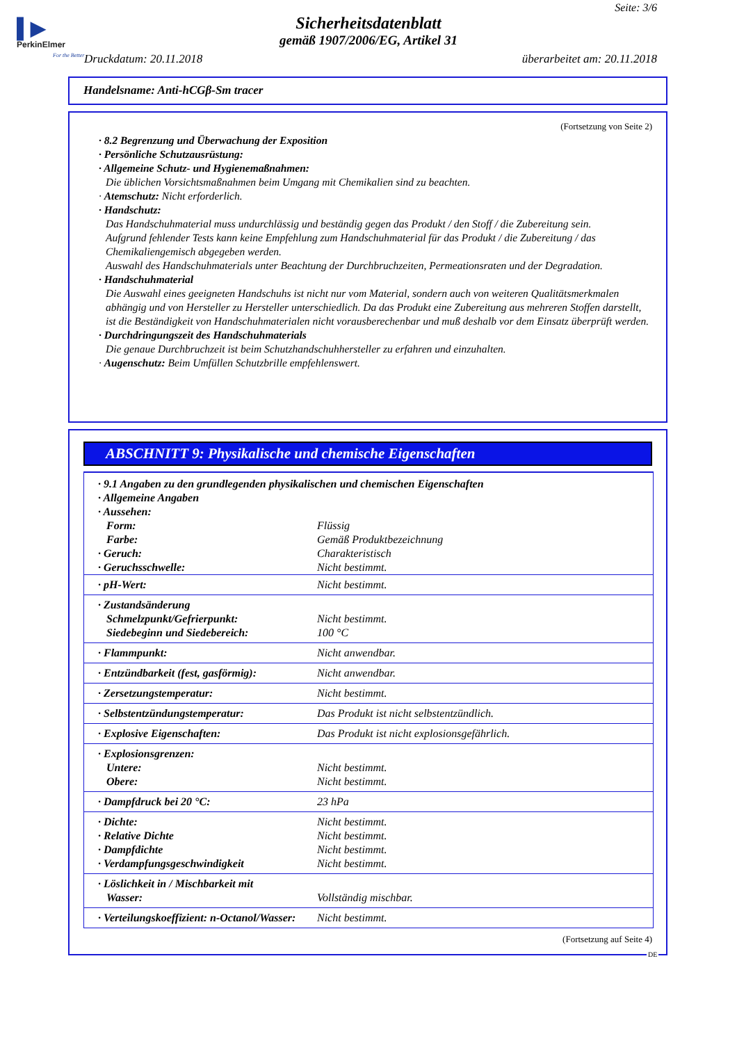▌▶
PerkinElmer
For the Better
Seite: 3/6
Sicherheitsdatenblatt
gemäß 1907/2006/EG, Artikel 31
Druckdatum: 20.11.2018 überarbeitet am: 20.11.2018
Handelsname: Anti-hCGβ-Sm tracer
(Fortsetzung von Seite 2)
· 8.2 Begrenzung und Überwachung der Exposition
· Persönliche Schutzausrüstung:
· Allgemeine Schutz- und Hygienemaßnahmen:
Die üblichen Vorsichtsmaßnahmen beim Umgang mit Chemikalien sind zu beachten.
· Atemschutz: Nicht erforderlich.
· Handschutz:
Das Handschuhmaterial muss undurchlässig und beständig gegen das Produkt / den Stoff / die Zubereitung sein.
Aufgrund fehlender Tests kann keine Empfehlung zum Handschuhmaterial für das Produkt / die Zubereitung / das Chemikaliengemisch abgegeben werden.
Auswahl des Handschuhmaterials unter Beachtung der Durchbruchzeiten, Permeationsraten und der Degradation.
· Handschuhmaterial
Die Auswahl eines geeigneten Handschuhs ist nicht nur vom Material, sondern auch von weiteren Qualitätsmerkmalen abhängig und von Hersteller zu Hersteller unterschiedlich. Da das Produkt eine Zubereitung aus mehreren Stoffen darstellt, ist die Beständigkeit von Handschuhmaterialen nicht vorausberechenbar und muß deshalb vor dem Einsatz überprüft werden.
· Durchdringungszeit des Handschuhmaterials
Die genaue Durchbruchzeit ist beim Schutzhandschuhhersteller zu erfahren und einzuhalten.
· Augenschutz: Beim Umfüllen Schutzbrille empfehlenswert.
ABSCHNITT 9: Physikalische und chemische Eigenschaften
| · 9.1 Angaben zu den grundlegenden physikalischen und chemischen Eigenschaften | |
| · Allgemeine Angaben | |
| · Aussehen: | |
| Form: | Flüssig |
| Farbe: | Gemäß Produktbezeichnung |
| · Geruch: | Charakteristisch |
| · Geruchsschwelle: | Nicht bestimmt. |
| · pH-Wert: | Nicht bestimmt. |
| · Zustandsänderung Schmelzpunkt/Gefrierpunkt: Siedebeginn und Siedebereich: | Nicht bestimmt. 100 °C |
| · Flammpunkt: | Nicht anwendbar. |
| · Entzündbarkeit (fest, gasförmig): | Nicht anwendbar. |
| · Zersetzungstemperatur: | Nicht bestimmt. |
| · Selbstentzündungstemperatur: | Das Produkt ist nicht selbstentzündlich. |
| · Explosive Eigenschaften: | Das Produkt ist nicht explosionsgefährlich. |
| · Explosionsgrenzen: Untere: Obere: | Nicht bestimmt. Nicht bestimmt. |
| · Dampfdruck bei 20 °C: | 23 hPa |
| · Dichte: · Relative Dichte · Dampfdichte · Verdampfungsgeschwindigkeit | Nicht bestimmt. Nicht bestimmt. Nicht bestimmt. Nicht bestimmt. |
| · Löslichkeit in / Mischbarkeit mit Wasser: | Vollständig mischbar. |
| · Verteilungskoeffizient: n-Octanol/Wasser: | Nicht bestimmt. |
(Fortsetzung auf Seite 4)
DE